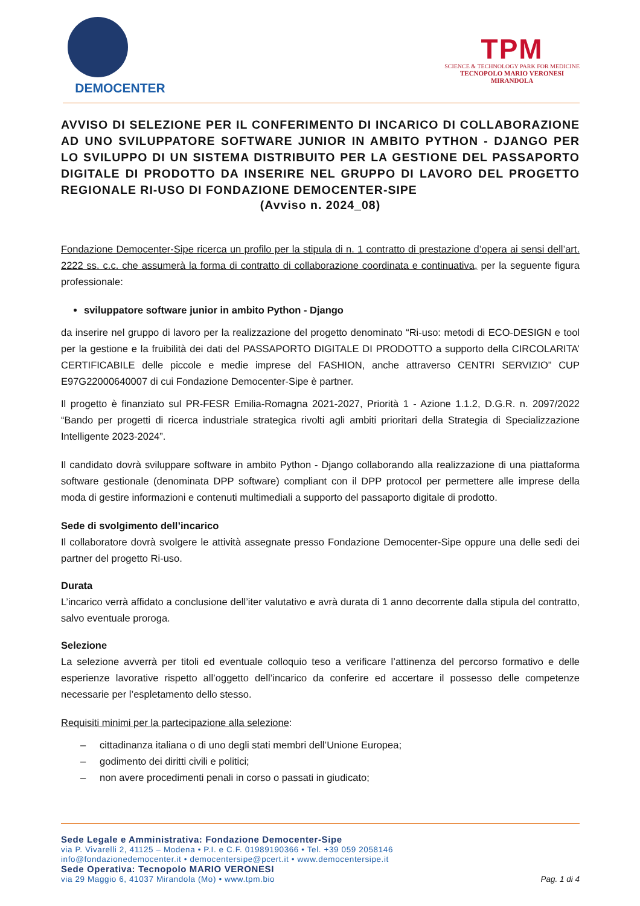DEMOCENTER
TPM
SCIENCE & TECHNOLOGY PARK FOR MEDICINE
TECNOPOLO MARIO VERONESI
MIRANDOLA
AVVISO DI SELEZIONE PER IL CONFERIMENTO DI INCARICO DI COLLABORAZIONE AD UNO SVILUPPATORE SOFTWARE JUNIOR IN AMBITO PYTHON - DJANGO PER LO SVILUPPO DI UN SISTEMA DISTRIBUITO PER LA GESTIONE DEL PASSAPORTO DIGITALE DI PRODOTTO DA INSERIRE NEL GRUPPO DI LAVORO DEL PROGETTO REGIONALE RI-USO DI FONDAZIONE DEMOCENTER-SIPE
(Avviso n. 2024_08)
Fondazione Democenter-Sipe ricerca un profilo per la stipula di n. 1 contratto di prestazione d’opera ai sensi dell’art. 2222 ss. c.c. che assumerà la forma di contratto di collaborazione coordinata e continuativa, per la seguente figura professionale:
sviluppatore software junior in ambito Python - Django
da inserire nel gruppo di lavoro per la realizzazione del progetto denominato “Ri-uso: metodi di ECO-DESIGN e tool per la gestione e la fruibilità dei dati del PASSAPORTO DIGITALE DI PRODOTTO a supporto della CIRCOLARITA’ CERTIFICABILE delle piccole e medie imprese del FASHION, anche attraverso CENTRI SERVIZIO” CUP E97G22000640007 di cui Fondazione Democenter-Sipe è partner.
Il progetto è finanziato sul PR-FESR Emilia-Romagna 2021-2027, Priorità 1 - Azione 1.1.2, D.G.R. n. 2097/2022 “Bando per progetti di ricerca industriale strategica rivolti agli ambiti prioritari della Strategia di Specializzazione Intelligente 2023-2024”.
Il candidato dovrà sviluppare software in ambito Python - Django collaborando alla realizzazione di una piattaforma software gestionale (denominata DPP software) compliant con il DPP protocol per permettere alle imprese della moda di gestire informazioni e contenuti multimediali a supporto del passaporto digitale di prodotto.
Sede di svolgimento dell’incarico
Il collaboratore dovrà svolgere le attività assegnate presso Fondazione Democenter-Sipe oppure una delle sedi dei partner del progetto Ri-uso.
Durata
L’incarico verrà affidato a conclusione dell’iter valutativo e avrà durata di 1 anno decorrente dalla stipula del contratto, salvo eventuale proroga.
Selezione
La selezione avverrà per titoli ed eventuale colloquio teso a verificare l’attinenza del percorso formativo e delle esperienze lavorative rispetto all’oggetto dell’incarico da conferire ed accertare il possesso delle competenze necessarie per l’espletamento dello stesso.
Requisiti minimi per la partecipazione alla selezione:
– cittadinanza italiana o di uno degli stati membri dell’Unione Europea;
– godimento dei diritti civili e politici;
– non avere procedimenti penali in corso o passati in giudicato;
Sede Legale e Amministrativa: Fondazione Democenter-Sipe
via P. Vivarelli 2, 41125 – Modena • P.I. e C.F. 01989190366 • Tel. +39 059 2058146
info@fondazionedemocenter.it • democentersipe@pcert.it • www.democentersipe.it
Sede Operativa: Tecnopolo MARIO VERONESI
via 29 Maggio 6, 41037 Mirandola (Mo) • www.tpm.bio
Pag. 1 di 4